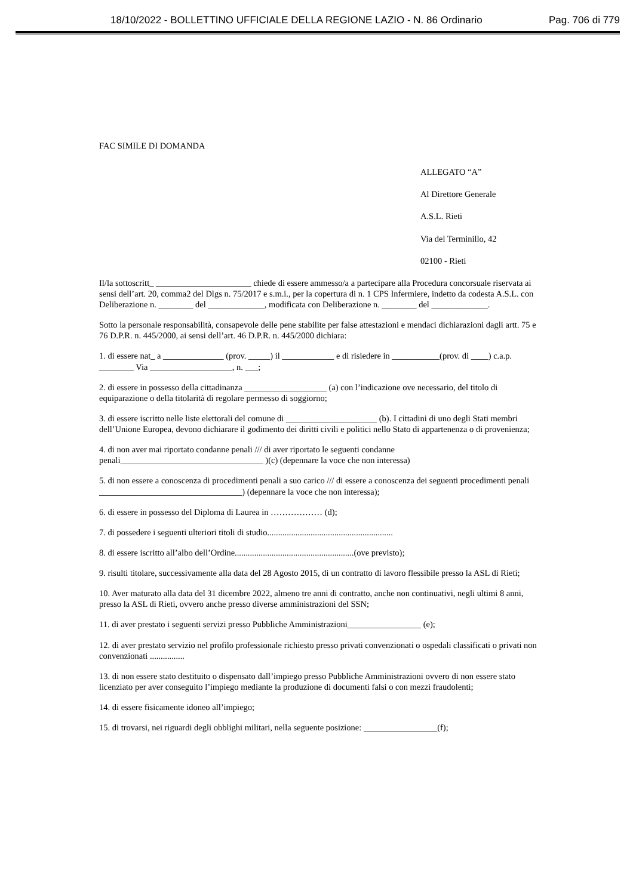18/10/2022 - BOLLETTINO UFFICIALE DELLA REGIONE LAZIO - N. 86 Ordinario Pag. 706 di 779
FAC SIMILE DI DOMANDA
ALLEGATO “A”
Al Direttore Generale
A.S.L. Rieti
Via del Terminillo, 42
02100 - Rieti
Il/la sottoscritt_ ______________________ chiede di essere ammesso/a a partecipare alla Procedura concorsuale riservata ai sensi dell’art. 20, comma2 del Dlgs n. 75/2017 e s.m.i., per la copertura di n. 1 CPS Infermiere, indetto da codesta A.S.L. con Deliberazione n. ________ del _____________, modificata con Deliberazione n. ________ del _____________.
Sotto la personale responsabilità, consapevole delle pene stabilite per false attestazioni e mendaci dichiarazioni dagli artt. 75 e 76 D.P.R. n. 445/2000, ai sensi dell’art. 46 D.P.R. n. 445/2000 dichiara:
1. di essere nat_ a ______________ (prov. _____) il ____________ e di risiedere in ___________(prov. di ____) c.a.p. ________ Via ___________________, n. ___;
2. di essere in possesso della cittadinanza ___________________ (a) con l’indicazione ove necessario, del titolo di equiparazione o della titolarità di regolare permesso di soggiorno;
3. di essere iscritto nelle liste elettorali del comune di _____________________ (b). I cittadini di uno degli Stati membri dell’Unione Europea, devono dichiarare il godimento dei diritti civili e politici nello Stato di appartenenza o di provenienza;
4. di non aver mai riportato condanne penali /// di aver riportato le seguenti condanne penali_________________________________ )(c) (depennare la voce che non interessa)
5. di non essere a conoscenza di procedimenti penali a suo carico /// di essere a conoscenza dei seguenti procedimenti penali _________________________________) (depennare la voce che non interessa);
6. di essere in possesso del Diploma di Laurea in ……………… (d);
7. di possedere i seguenti ulteriori titoli di studio..........................................................
8. di essere iscritto all’albo dell’Ordine.......................................................(ove previsto);
9. risulti titolare, successivamente alla data del 28 Agosto 2015, di un contratto di lavoro flessibile presso la ASL di Rieti;
10. Aver maturato alla data del 31 dicembre 2022, almeno tre anni di contratto, anche non continuativi, negli ultimi 8 anni, presso la ASL di Rieti, ovvero anche presso diverse amministrazioni del SSN;
11. di aver prestato i seguenti servizi presso Pubbliche Amministrazioni_________________ (e);
12. di aver prestato servizio nel profilo professionale richiesto presso privati convenzionati o ospedali classificati o privati non convenzionati ................
13. di non essere stato destituito o dispensato dall’impiego presso Pubbliche Amministrazioni ovvero di non essere stato licenziato per aver conseguito l’impiego mediante la produzione di documenti falsi o con mezzi fraudolenti;
14. di essere fisicamente idoneo all’impiego;
15. di trovarsi, nei riguardi degli obblighi militari, nella seguente posizione: _________________(f);